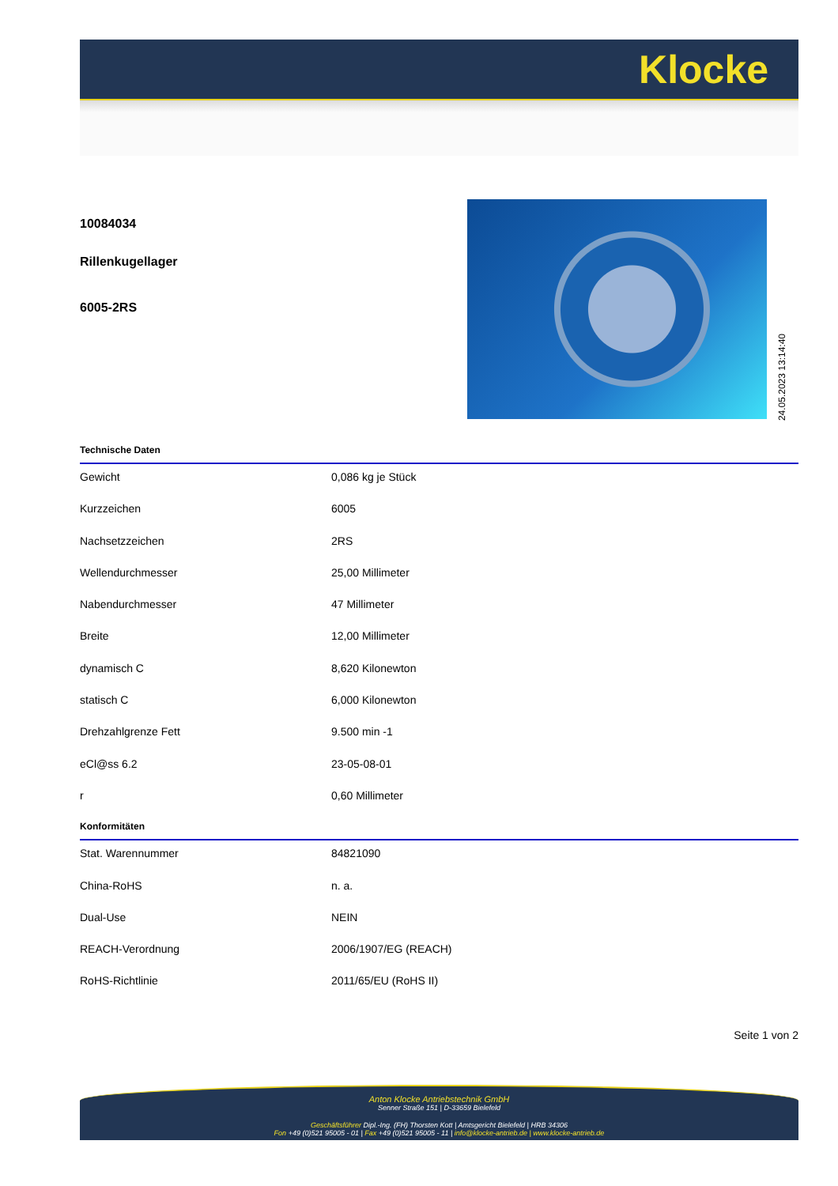Klocke
10084034
Rillenkugellager
6005-2RS
24.05.2023 13:14:40
Technische Daten
| Gewicht | 0,086 kg je Stück |
| Kurzzeichen | 6005 |
| Nachsetzzeichen | 2RS |
| Wellendurchmesser | 25,00 Millimeter |
| Nabendurchmesser | 47 Millimeter |
| Breite | 12,00 Millimeter |
| dynamisch C | 8,620 Kilonewton |
| statisch C | 6,000 Kilonewton |
| Drehzahlgrenze Fett | 9.500 min -1 |
| eCl@ss 6.2 | 23-05-08-01 |
| r | 0,60 Millimeter |
Konformitäten
| Stat. Warennummer | 84821090 |
| China-RoHS | n. a. |
| Dual-Use | NEIN |
| REACH-Verordnung | 2006/1907/EG (REACH) |
| RoHS-Richtlinie | 2011/65/EU (RoHS II) |
Seite 1 von 2
Anton Klocke Antriebstechnik GmbH
Senner Straße 151 | D-33659 Bielefeld
Geschäftsführer Dipl.-Ing. (FH) Thorsten Kott | Amtsgericht Bielefeld | HRB 34306
Fon +49 (0)521 95005 - 01 | Fax +49 (0)521 95005 - 11 | info@klocke-antrieb.de | www.klocke-antrieb.de